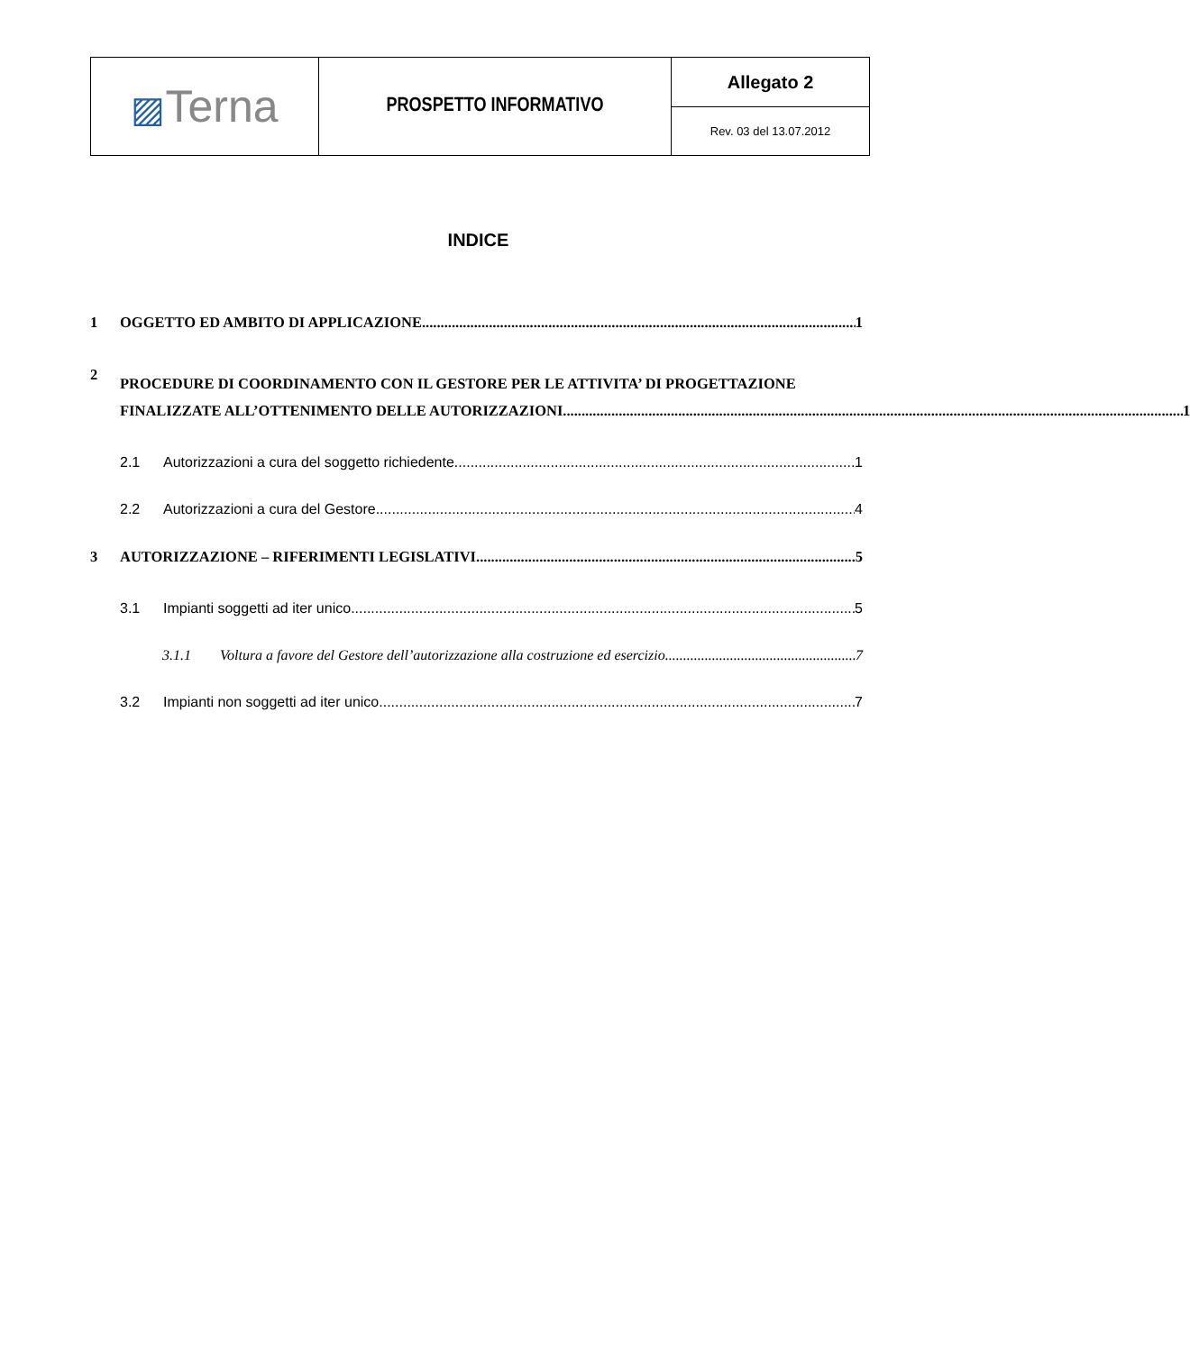| ▨ Terna | PROSPETTO INFORMATIVO | Allegato 2 |
| | | Rev. 03 del 13.07.2012 |
INDICE
1 OGGETTO ED AMBITO DI APPLICAZIONE 1
2
PROCEDURE DI COORDINAMENTO CON IL GESTORE PER LE ATTIVITA’ DI PROGETTAZIONE
FINALIZZATE ALL’OTTENIMENTO DELLE AUTORIZZAZIONI 1
2.1 Autorizzazioni a cura del soggetto richiedente 1
2.2 Autorizzazioni a cura del Gestore 4
3 AUTORIZZAZIONE – RIFERIMENTI LEGISLATIVI 5
3.1 Impianti soggetti ad iter unico 5
3.1.1 Voltura a favore del Gestore dell’autorizzazione alla costruzione ed esercizio 7
3.2 Impianti non soggetti ad iter unico 7